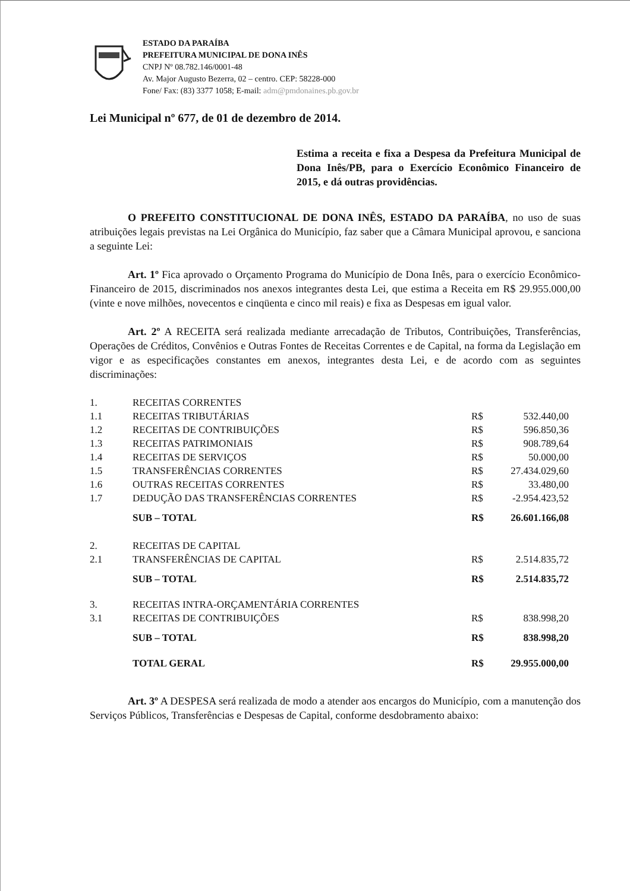ESTADO DA PARAÍBA
PREFEITURA MUNICIPAL DE DONA INÊS
CNPJ Nº 08.782.146/0001-48
Av. Major Augusto Bezerra, 02 – centro. CEP: 58228-000
Fone/ Fax: (83) 3377 1058; E-mail: adm@pmdonaines.pb.gov.br
Lei Municipal nº 677, de 01 de dezembro de 2014.
Estima a receita e fixa a Despesa da Prefeitura Municipal de Dona Inês/PB, para o Exercício Econômico Financeiro de 2015, e dá outras providências.
O PREFEITO CONSTITUCIONAL DE DONA INÊS, ESTADO DA PARAÍBA, no uso de suas atribuições legais previstas na Lei Orgânica do Município, faz saber que a Câmara Municipal aprovou, e sanciona a seguinte Lei:
Art. 1º Fica aprovado o Orçamento Programa do Município de Dona Inês, para o exercício Econômico-Financeiro de 2015, discriminados nos anexos integrantes desta Lei, que estima a Receita em R$ 29.955.000,00 (vinte e nove milhões, novecentos e cinqüenta e cinco mil reais) e fixa as Despesas em igual valor.
Art. 2º A RECEITA será realizada mediante arrecadação de Tributos, Contribuições, Transferências, Operações de Créditos, Convênios e Outras Fontes de Receitas Correntes e de Capital, na forma da Legislação em vigor e as especificações constantes em anexos, integrantes desta Lei, e de acordo com as seguintes discriminações:
| 1. | RECEITAS CORRENTES | | |
| 1.1 | RECEITAS TRIBUTÁRIAS | R$ | 532.440,00 |
| 1.2 | RECEITAS DE CONTRIBUIÇÕES | R$ | 596.850,36 |
| 1.3 | RECEITAS PATRIMONIAIS | R$ | 908.789,64 |
| 1.4 | RECEITAS DE SERVIÇOS | R$ | 50.000,00 |
| 1.5 | TRANSFERÊNCIAS CORRENTES | R$ | 27.434.029,60 |
| 1.6 | OUTRAS RECEITAS CORRENTES | R$ | 33.480,00 |
| 1.7 | DEDUÇÃO DAS TRANSFERÊNCIAS CORRENTES | R$ | -2.954.423,52 |
| | SUB – TOTAL | R$ | 26.601.166,08 |
| 2. | RECEITAS DE CAPITAL | | |
| 2.1 | TRANSFERÊNCIAS DE CAPITAL | R$ | 2.514.835,72 |
| | SUB – TOTAL | R$ | 2.514.835,72 |
| 3. | RECEITAS INTRA-ORÇAMENTÁRIA CORRENTES | | |
| 3.1 | RECEITAS DE CONTRIBUIÇÕES | R$ | 838.998,20 |
| | SUB – TOTAL | R$ | 838.998,20 |
| | TOTAL GERAL | R$ | 29.955.000,00 |
Art. 3º A DESPESA será realizada de modo a atender aos encargos do Município, com a manutenção dos Serviços Públicos, Transferências e Despesas de Capital, conforme desdobramento abaixo: